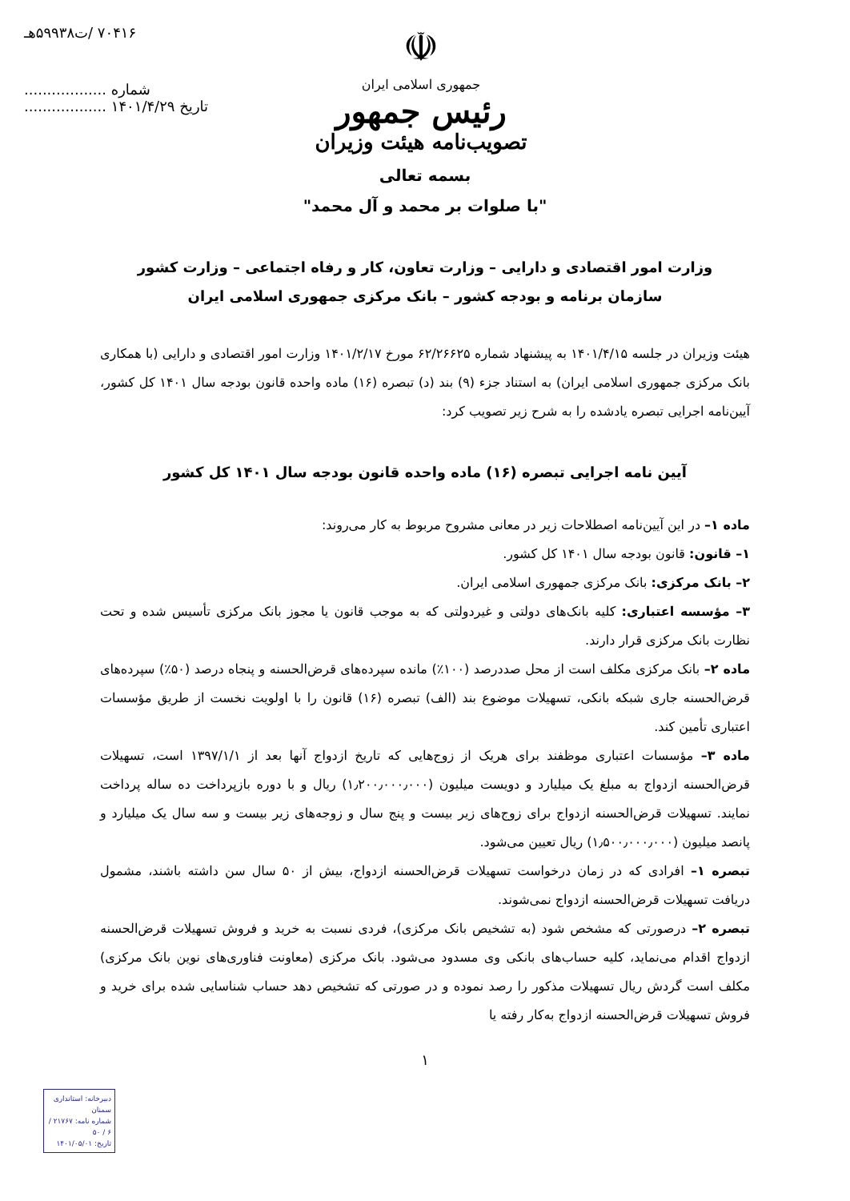☫
جمهوری اسلامی ایران
رئیس جمهور
تصویب‌نامه هیئت وزیران
۷۰۴۱۶ /ت۵۹۹۳۸هـ
شماره ..................
تاریخ ۱۴۰۱/۴/۲۹ ..................
بسمه تعالی
"با صلوات بر محمد و آل محمد"
وزارت امور اقتصادی و دارایی – وزارت تعاون، کار و رفاه اجتماعی – وزارت کشور
سازمان برنامه و بودجه کشور – بانک مرکزی جمهوری اسلامی ایران
هیئت وزیران در جلسه ۱۴۰۱/۴/۱۵ به پیشنهاد شماره ۶۲/۲۶۶۲۵ مورخ ۱۴۰۱/۲/۱۷ وزارت امور اقتصادی و دارایی (با همکاری بانک مرکزی جمهوری اسلامی ایران) به استناد جزء (۹) بند (د) تبصره (۱۶) ماده واحده قانون بودجه سال ۱۴۰۱ کل کشور، آیین‌نامه اجرایی تبصره یادشده را به شرح زیر تصویب کرد:
آیین نامه اجرایی تبصره (۱۶) ماده واحده قانون بودجه سال ۱۴۰۱ کل کشور
ماده ۱– در این آیین‌نامه اصطلاحات زیر در معانی مشروح مربوط به کار می‌روند:
۱– قانون: قانون بودجه سال ۱۴۰۱ کل کشور.
۲– بانک مرکزی: بانک مرکزی جمهوری اسلامی ایران.
۳– مؤسسه اعتباری: کلیه بانک‌های دولتی و غیردولتی که به موجب قانون یا مجوز بانک مرکزی تأسیس شده و تحت نظارت بانک مرکزی قرار دارند.
ماده ۲– بانک مرکزی مکلف است از محل صددرصد (۱۰۰٪) مانده سپرده‌های قرض‌الحسنه و پنجاه درصد (۵۰٪) سپرده‌های قرض‌الحسنه جاری شبکه بانکی، تسهیلات موضوع بند (الف) تبصره (۱۶) قانون را با اولویت نخست از طریق مؤسسات اعتباری تأمین کند.
ماده ۳– مؤسسات اعتباری موظفند برای هریک از زوج‌هایی که تاریخ ازدواج آنها بعد از ۱۳۹۷/۱/۱ است، تسهیلات قرض‌الحسنه ازدواج به مبلغ یک میلیارد و دویست میلیون (۱٫۲۰۰٫۰۰۰٫۰۰۰) ریال و با دوره بازپرداخت ده ساله پرداخت نمایند. تسهیلات قرض‌الحسنه ازدواج برای زوج‌های زیر بیست و پنج سال و زوجه‌های زیر بیست و سه سال یک میلیارد و پانصد میلیون (۱٫۵۰۰٫۰۰۰٫۰۰۰) ریال تعیین می‌شود.
تبصره ۱– افرادی که در زمان درخواست تسهیلات قرض‌الحسنه ازدواج، بیش از ۵۰ سال سن داشته باشند، مشمول دریافت تسهیلات قرض‌الحسنه ازدواج نمی‌شوند.
تبصره ۲– درصورتی که مشخص شود (به تشخیص بانک مرکزی)، فردی نسبت به خرید و فروش تسهیلات قرض‌الحسنه ازدواج اقدام می‌نماید، کلیه حساب‌های بانکی وی مسدود می‌شود. بانک مرکزی (معاونت فناوری‌های نوین بانک مرکزی) مکلف است گردش ریال تسهیلات مذکور را رصد نموده و در صورتی که تشخیص دهد حساب شناسایی شده برای خرید و فروش تسهیلات قرض‌الحسنه ازدواج به‌کار رفته یا
۱
دبیرخانه: استانداری سمنان
شماره نامه: ۲۱۷۶۷ / ۶ / ۵۰
تاریخ: ۱۴۰۱/۰۵/۰۱